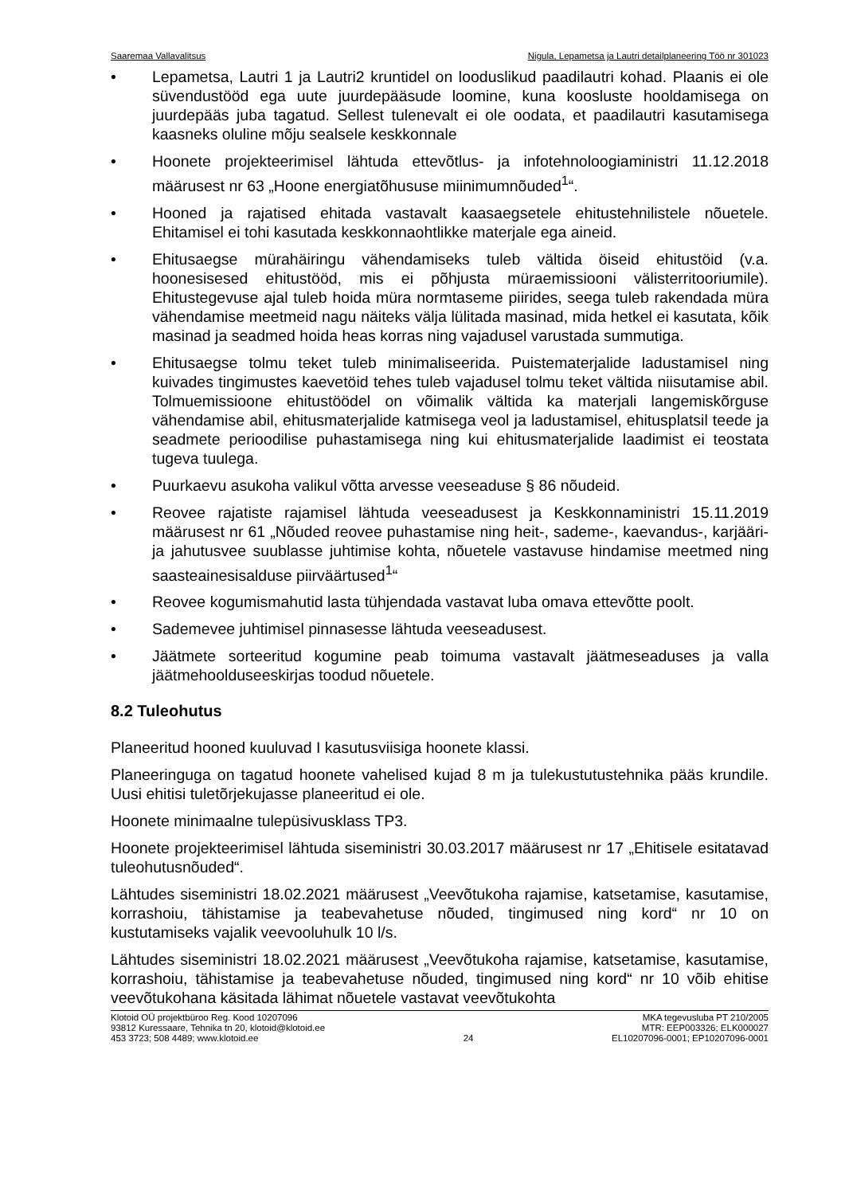Saaremaa Vallavalitsus Nigula, Lepametsa ja Lautri detailplaneering Töö nr 301023
• Lepametsa, Lautri 1 ja Lautri2 kruntidel on looduslikud paadilautri kohad. Plaanis ei ole süvendustööd ega uute juurdepääsude loomine, kuna koosluste hooldamisega on juurdepääs juba tagatud. Sellest tulenevalt ei ole oodata, et paadilautri kasutamisega kaasneks oluline mõju sealsele keskkonnale
• Hoonete projekteerimisel lähtuda ettevõtlus- ja infotehnoloogiaministri 11.12.2018 määrusest nr 63 „Hoone energiatõhususe miinimumnõuded<sup>1</sup>“.
• Hooned ja rajatised ehitada vastavalt kaasaegsetele ehitustehnilistele nõuetele. Ehitamisel ei tohi kasutada keskkonnaohtlikke materjale ega aineid.
• Ehitusaegse mürahäiringu vähendamiseks tuleb vältida öiseid ehitustöid (v.a. hoonesisesed ehitustööd, mis ei põhjusta müraemissiooni välisterritooriumile). Ehitustegevuse ajal tuleb hoida müra normtaseme piirides, seega tuleb rakendada müra vähendamise meetmeid nagu näiteks välja lülitada masinad, mida hetkel ei kasutata, kõik masinad ja seadmed hoida heas korras ning vajadusel varustada summutiga.
• Ehitusaegse tolmu teket tuleb minimaliseerida. Puistematerjalide ladustamisel ning kuivades tingimustes kaevetöid tehes tuleb vajadusel tolmu teket vältida niisutamise abil. Tolmuemissioone ehitustöödel on võimalik vältida ka materjali langemiskõrguse vähendamise abil, ehitusmaterjalide katmisega veol ja ladustamisel, ehitusplatsil teede ja seadmete perioodilise puhastamisega ning kui ehitusmaterjalide laadimist ei teostata tugeva tuulega.
• Puurkaevu asukoha valikul võtta arvesse veeseaduse § 86 nõudeid.
• Reovee rajatiste rajamisel lähtuda veeseadusest ja Keskkonnaministri 15.11.2019 määrusest nr 61 „Nõuded reovee puhastamise ning heit-, sademe-, kaevandus-, karjääri- ja jahutusvee suublasse juhtimise kohta, nõuetele vastavuse hindamise meetmed ning saasteainesisalduse piirväärtused<sup>1</sup>“
• Reovee kogumismahutid lasta tühjendada vastavat luba omava ettevõtte poolt.
• Sademevee juhtimisel pinnasesse lähtuda veeseadusest.
• Jäätmete sorteeritud kogumine peab toimuma vastavalt jäätmeseaduses ja valla jäätmehoolduseeskirjas toodud nõuetele.
8.2 Tuleohutus
Planeeritud hooned kuuluvad I kasutusviisiga hoonete klassi.
Planeeringuga on tagatud hoonete vahelised kujad 8 m ja tulekustutustehnika pääs krundile. Uusi ehitisi tuletõrjekujasse planeeritud ei ole.
Hoonete minimaalne tulepüsivusklass TP3.
Hoonete projekteerimisel lähtuda siseministri 30.03.2017 määrusest nr 17 „Ehitisele esitatavad tuleohutusnõuded“.
Lähtudes siseministri 18.02.2021 määrusest „Veevõtukoha rajamise, katsetamise, kasutamise, korrashoiu, tähistamise ja teabevahetuse nõuded, tingimused ning kord“ nr 10 on kustutamiseks vajalik veevooluhulk 10 l/s.
Lähtudes siseministri 18.02.2021 määrusest „Veevõtukoha rajamise, katsetamise, kasutamise, korrashoiu, tähistamise ja teabevahetuse nõuded, tingimused ning kord“ nr 10 võib ehitise veevõtukohana käsitada lähimat nõuetele vastavat veevõtukohta
Klotoid OÜ projektbüroo Reg. Kood 10207096
93812 Kuressaare, Tehnika tn 20, klotoid@klotoid.ee
453 3723; 508 4489; www.klotoid.ee
24 MKA tegevusluba PT 210/2005
MTR: EEP003326; ELK000027
EL10207096-0001; EP10207096-0001